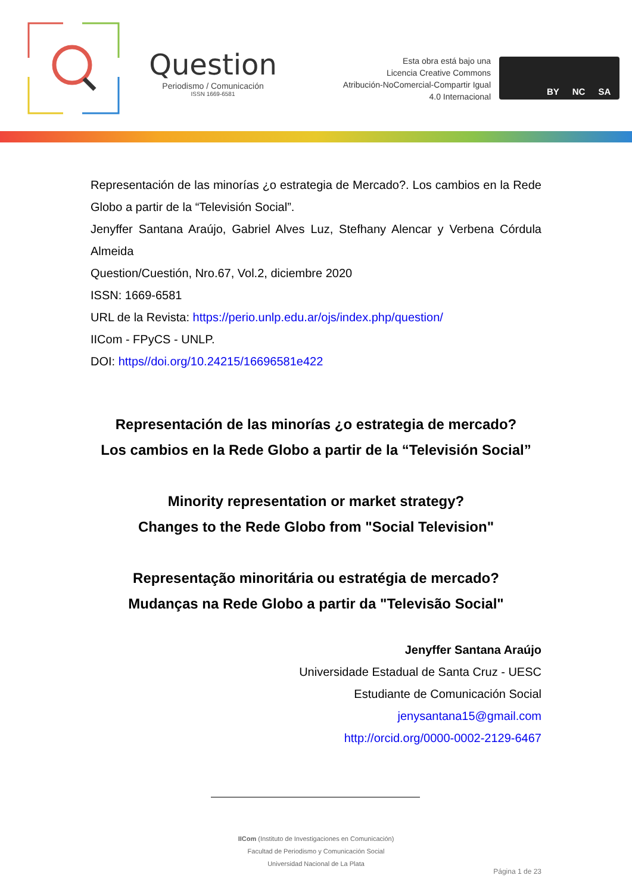Question
Periodismo / Comunicación
ISSN 1669-6581
Esta obra está bajo una
Licencia Creative Commons
Atribución-NoComercial-Compartir Igual
4.0 Internacional
BY NC SA
Representación de las minorías ¿o estrategia de Mercado?. Los cambios en la Rede Globo a partir de la “Televisión Social”.
Jenyffer Santana Araújo, Gabriel Alves Luz, Stefhany Alencar y Verbena Córdula Almeida
Question/Cuestión, Nro.67, Vol.2, diciembre 2020
ISSN: 1669-6581
URL de la Revista: https://perio.unlp.edu.ar/ojs/index.php/question/
IICom - FPyCS - UNLP.
DOI: https//doi.org/10.24215/16696581e422
Representación de las minorías ¿o estrategia de mercado?
Los cambios en la Rede Globo a partir de la “Televisión Social”
Minority representation or market strategy?
Changes to the Rede Globo from "Social Television"
Representação minoritária ou estratégia de mercado?
Mudanças na Rede Globo a partir da "Televisão Social"
Jenyffer Santana Araújo
Universidade Estadual de Santa Cruz - UESC
Estudiante de Comunicación Social
jenysantana15@gmail.com
http://orcid.org/0000-0002-2129-6467
IICom (Instituto de Investigaciones en Comunicación)
Facultad de Periodismo y Comunicación Social
Universidad Nacional de La Plata
Página 1 de 23